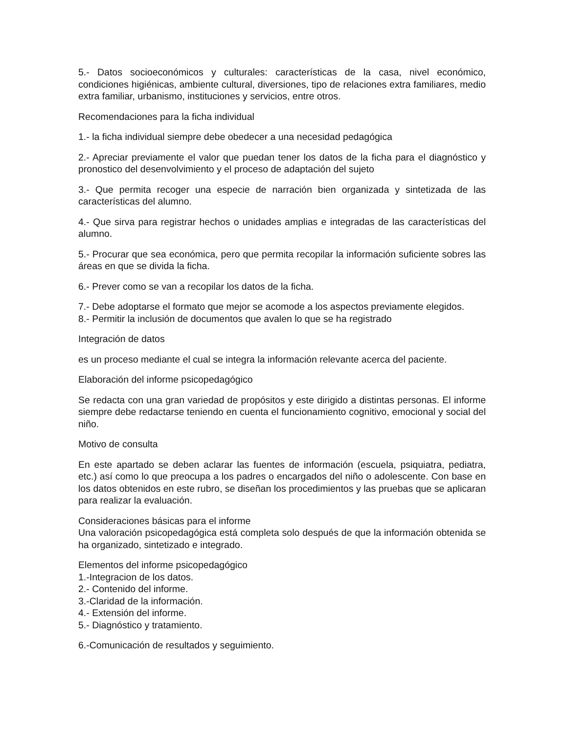5.- Datos socioeconómicos y culturales: características de la casa, nivel económico, condiciones higiénicas, ambiente cultural, diversiones, tipo de relaciones extra familiares, medio extra familiar, urbanismo, instituciones y servicios, entre otros.
Recomendaciones para la ficha individual
1.- la ficha individual siempre debe obedecer a una necesidad pedagógica
2.- Apreciar previamente el valor que puedan tener los datos de la ficha para el diagnóstico y pronostico del desenvolvimiento y el proceso de adaptación del sujeto
3.- Que permita recoger una especie de narración bien organizada y sintetizada de las características del alumno.
4.- Que sirva para registrar hechos o unidades amplias e integradas de las características del alumno.
5.- Procurar que sea económica, pero que permita recopilar la información suficiente sobres las áreas en que se divida la ficha.
6.- Prever como se van a recopilar los datos de la ficha.
7.- Debe adoptarse el formato que mejor se acomode a los aspectos previamente elegidos.
8.- Permitir la inclusión de documentos que avalen lo que se ha registrado
Integración de datos
es un proceso mediante el cual se integra la información relevante acerca del paciente.
Elaboración del informe psicopedagógico
Se redacta con una gran variedad de propósitos y este dirigido a distintas personas. El informe siempre debe redactarse teniendo en cuenta el funcionamiento cognitivo, emocional y social del niño.
Motivo de consulta
En este apartado se deben aclarar las fuentes de información (escuela, psiquiatra, pediatra, etc.) así como lo que preocupa a los padres o encargados del niño o adolescente. Con base en los datos obtenidos en este rubro, se diseñan los procedimientos y las pruebas que se aplicaran para realizar la evaluación.
Consideraciones básicas para el informe
Una valoración psicopedagógica está completa solo después de que la información obtenida se ha organizado, sintetizado e integrado.
Elementos del informe psicopedagógico
1.-Integracion de los datos.
2.- Contenido del informe.
3.-Claridad de la información.
4.- Extensión del informe.
5.- Diagnóstico y tratamiento.
6.-Comunicación de resultados y seguimiento.